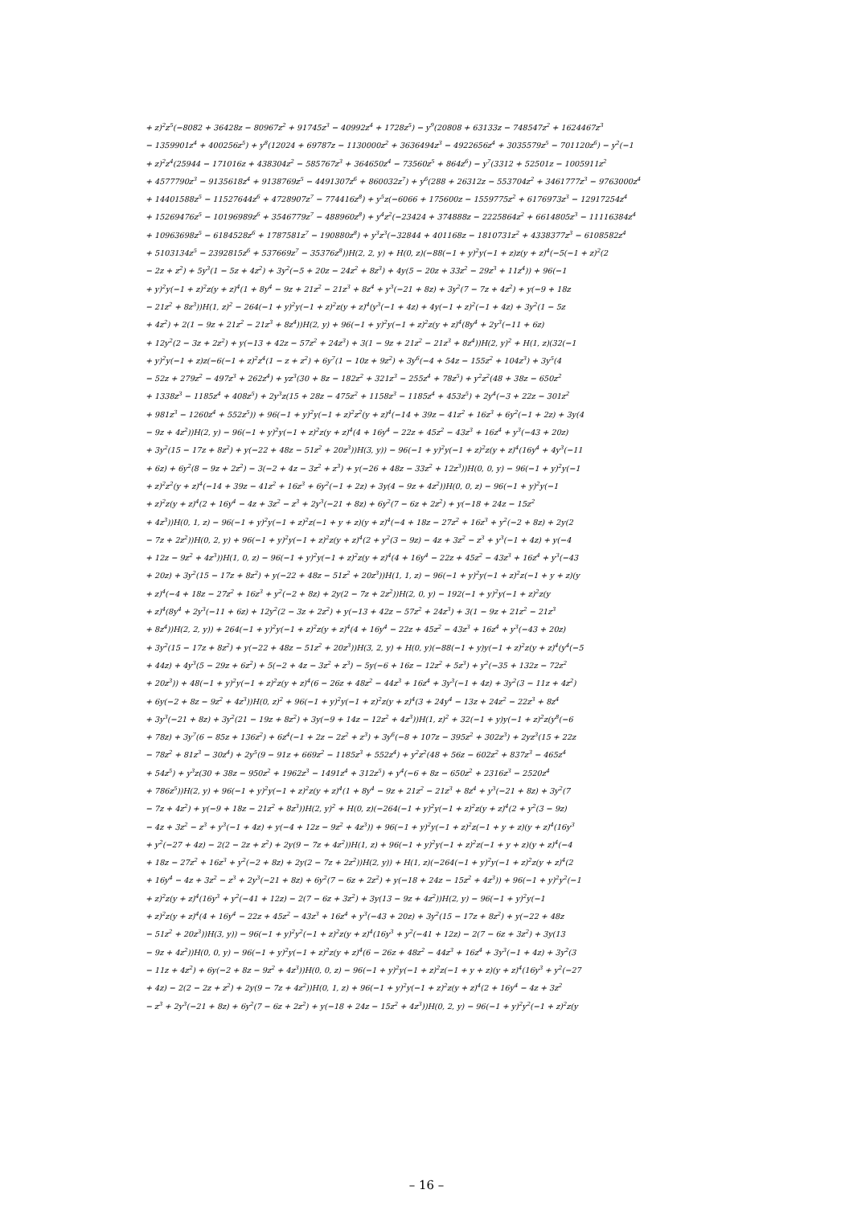+ z)<sup>2</sup>z<sup>5</sup>(−8082 + 36428z − 80967z<sup>2</sup> + 91745z<sup>3</sup> − 40992z<sup>4</sup> + 1728z<sup>5</sup>) − y<sup>9</sup>(20808 + 63133z − 748547z<sup>2</sup> + 1624467z<sup>3</sup>
− 1359901z<sup>4</sup> + 400256z<sup>5</sup>) + y<sup>8</sup>(12024 + 69787z − 1130000z<sup>2</sup> + 3636494z<sup>3</sup> − 4922656z<sup>4</sup> + 3035579z<sup>5</sup> − 701120z<sup>6</sup>) − y<sup>2</sup>(−1
+ z)<sup>2</sup>z<sup>4</sup>(25944 − 171016z + 438304z<sup>2</sup> − 585767z<sup>3</sup> + 364650z<sup>4</sup> − 73560z<sup>5</sup> + 864z<sup>6</sup>) − y<sup>7</sup>(3312 + 52501z − 1005911z<sup>2</sup>
+ 4577790z<sup>3</sup> − 9135618z<sup>4</sup> + 9138769z<sup>5</sup> − 4491307z<sup>6</sup> + 860032z<sup>7</sup>) + y<sup>6</sup>(288 + 26312z − 553704z<sup>2</sup> + 3461777z<sup>3</sup> − 9763000z<sup>4</sup>
+ 14401588z<sup>5</sup> − 11527644z<sup>6</sup> + 4728907z<sup>7</sup> − 774416z<sup>8</sup>) + y<sup>5</sup>z(−6066 + 175600z − 1559775z<sup>2</sup> + 6176973z<sup>3</sup> − 12917254z<sup>4</sup>
+ 15269476z<sup>5</sup> − 10196989z<sup>6</sup> + 3546779z<sup>7</sup> − 488960z<sup>8</sup>) + y<sup>4</sup>z<sup>2</sup>(−23424 + 374888z − 2225864z<sup>2</sup> + 6614805z<sup>3</sup> − 11116384z<sup>4</sup>
+ 10963698z<sup>5</sup> − 6184528z<sup>6</sup> + 1787581z<sup>7</sup> − 190880z<sup>8</sup>) + y<sup>3</sup>z<sup>3</sup>(−32844 + 401168z − 1810731z<sup>2</sup> + 4338377z<sup>3</sup> − 6108582z<sup>4</sup>
+ 5103134z<sup>5</sup> − 2392815z<sup>6</sup> + 537669z<sup>7</sup> − 35376z<sup>8</sup>))H(2, 2, y) + H(0, z)(−88(−1 + y)<sup>2</sup>y(−1 + z)z(y + z)<sup>4</sup>(−5(−1 + z)<sup>2</sup>(2
− 2z + z<sup>2</sup>) + 5y<sup>3</sup>(1 − 5z + 4z<sup>2</sup>) + 3y<sup>2</sup>(−5 + 20z − 24z<sup>2</sup> + 8z<sup>3</sup>) + 4y(5 − 20z + 33z<sup>2</sup> − 29z<sup>3</sup> + 11z<sup>4</sup>)) + 96(−1
+ y)<sup>2</sup>y(−1 + z)<sup>2</sup>z(y + z)<sup>4</sup>(1 + 8y<sup>4</sup> − 9z + 21z<sup>2</sup> − 21z<sup>3</sup> + 8z<sup>4</sup> + y<sup>3</sup>(−21 + 8z) + 3y<sup>2</sup>(7 − 7z + 4z<sup>2</sup>) + y(−9 + 18z
− 21z<sup>2</sup> + 8z<sup>3</sup>))H(1, z)<sup>2</sup> − 264(−1 + y)<sup>2</sup>y(−1 + z)<sup>2</sup>z(y + z)<sup>4</sup>(y<sup>3</sup>(−1 + 4z) + 4y(−1 + z)<sup>2</sup>(−1 + 4z) + 3y<sup>2</sup>(1 − 5z
+ 4z<sup>2</sup>) + 2(1 − 9z + 21z<sup>2</sup> − 21z<sup>3</sup> + 8z<sup>4</sup>))H(2, y) + 96(−1 + y)<sup>2</sup>y(−1 + z)<sup>2</sup>z(y + z)<sup>4</sup>(8y<sup>4</sup> + 2y<sup>3</sup>(−11 + 6z)
+ 12y<sup>2</sup>(2 − 3z + 2z<sup>2</sup>) + y(−13 + 42z − 57z<sup>2</sup> + 24z<sup>3</sup>) + 3(1 − 9z + 21z<sup>2</sup> − 21z<sup>3</sup> + 8z<sup>4</sup>))H(2, y)<sup>2</sup> + H(1, z)(32(−1
+ y)<sup>2</sup>y(−1 + z)z(−6(−1 + z)<sup>2</sup>z<sup>4</sup>(1 − z + z<sup>2</sup>) + 6y<sup>7</sup>(1 − 10z + 9z<sup>2</sup>) + 3y<sup>6</sup>(−4 + 54z − 155z<sup>2</sup> + 104z<sup>3</sup>) + 3y<sup>5</sup>(4
− 52z + 279z<sup>2</sup> − 497z<sup>3</sup> + 262z<sup>4</sup>) + yz<sup>3</sup>(30 + 8z − 182z<sup>2</sup> + 321z<sup>3</sup> − 255z<sup>4</sup> + 78z<sup>5</sup>) + y<sup>2</sup>z<sup>2</sup>(48 + 38z − 650z<sup>2</sup>
+ 1338z<sup>3</sup> − 1185z<sup>4</sup> + 408z<sup>5</sup>) + 2y<sup>3</sup>z(15 + 28z − 475z<sup>2</sup> + 1158z<sup>3</sup> − 1185z<sup>4</sup> + 453z<sup>5</sup>) + 2y<sup>4</sup>(−3 + 22z − 301z<sup>2</sup>
+ 981z<sup>3</sup> − 1260z<sup>4</sup> + 552z<sup>5</sup>)) + 96(−1 + y)<sup>2</sup>y(−1 + z)<sup>2</sup>z<sup>2</sup>(y + z)<sup>4</sup>(−14 + 39z − 41z<sup>2</sup> + 16z<sup>3</sup> + 6y<sup>2</sup>(−1 + 2z) + 3y(4
− 9z + 4z<sup>2</sup>))H(2, y) − 96(−1 + y)<sup>2</sup>y(−1 + z)<sup>2</sup>z(y + z)<sup>4</sup>(4 + 16y<sup>4</sup> − 22z + 45z<sup>2</sup> − 43z<sup>3</sup> + 16z<sup>4</sup> + y<sup>3</sup>(−43 + 20z)
+ 3y<sup>2</sup>(15 − 17z + 8z<sup>2</sup>) + y(−22 + 48z − 51z<sup>2</sup> + 20z<sup>3</sup>))H(3, y)) − 96(−1 + y)<sup>2</sup>y(−1 + z)<sup>2</sup>z(y + z)<sup>4</sup>(16y<sup>4</sup> + 4y<sup>3</sup>(−11
+ 6z) + 6y<sup>2</sup>(8 − 9z + 2z<sup>2</sup>) − 3(−2 + 4z − 3z<sup>2</sup> + z<sup>3</sup>) + y(−26 + 48z − 33z<sup>2</sup> + 12z<sup>3</sup>))H(0, 0, y) − 96(−1 + y)<sup>2</sup>y(−1
+ z)<sup>2</sup>z<sup>2</sup>(y + z)<sup>4</sup>(−14 + 39z − 41z<sup>2</sup> + 16z<sup>3</sup> + 6y<sup>2</sup>(−1 + 2z) + 3y(4 − 9z + 4z<sup>2</sup>))H(0, 0, z) − 96(−1 + y)<sup>2</sup>y(−1
+ z)<sup>2</sup>z(y + z)<sup>4</sup>(2 + 16y<sup>4</sup> − 4z + 3z<sup>2</sup> − z<sup>3</sup> + 2y<sup>3</sup>(−21 + 8z) + 6y<sup>2</sup>(7 − 6z + 2z<sup>2</sup>) + y(−18 + 24z − 15z<sup>2</sup>
+ 4z<sup>3</sup>))H(0, 1, z) − 96(−1 + y)<sup>2</sup>y(−1 + z)<sup>2</sup>z(−1 + y + z)(y + z)<sup>4</sup>(−4 + 18z − 27z<sup>2</sup> + 16z<sup>3</sup> + y<sup>2</sup>(−2 + 8z) + 2y(2
− 7z + 2z<sup>2</sup>))H(0, 2, y) + 96(−1 + y)<sup>2</sup>y(−1 + z)<sup>2</sup>z(y + z)<sup>4</sup>(2 + y<sup>2</sup>(3 − 9z) − 4z + 3z<sup>2</sup> − z<sup>3</sup> + y<sup>3</sup>(−1 + 4z) + y(−4
+ 12z − 9z<sup>2</sup> + 4z<sup>3</sup>))H(1, 0, z) − 96(−1 + y)<sup>2</sup>y(−1 + z)<sup>2</sup>z(y + z)<sup>4</sup>(4 + 16y<sup>4</sup> − 22z + 45z<sup>2</sup> − 43z<sup>3</sup> + 16z<sup>4</sup> + y<sup>3</sup>(−43
+ 20z) + 3y<sup>2</sup>(15 − 17z + 8z<sup>2</sup>) + y(−22 + 48z − 51z<sup>2</sup> + 20z<sup>3</sup>))H(1, 1, z) − 96(−1 + y)<sup>2</sup>y(−1 + z)<sup>2</sup>z(−1 + y + z)(y
+ z)<sup>4</sup>(−4 + 18z − 27z<sup>2</sup> + 16z<sup>3</sup> + y<sup>2</sup>(−2 + 8z) + 2y(2 − 7z + 2z<sup>2</sup>))H(2, 0, y) − 192(−1 + y)<sup>2</sup>y(−1 + z)<sup>2</sup>z(y
+ z)<sup>4</sup>(8y<sup>4</sup> + 2y<sup>3</sup>(−11 + 6z) + 12y<sup>2</sup>(2 − 3z + 2z<sup>2</sup>) + y(−13 + 42z − 57z<sup>2</sup> + 24z<sup>3</sup>) + 3(1 − 9z + 21z<sup>2</sup> − 21z<sup>3</sup>
+ 8z<sup>4</sup>))H(2, 2, y)) + 264(−1 + y)<sup>2</sup>y(−1 + z)<sup>2</sup>z(y + z)<sup>4</sup>(4 + 16y<sup>4</sup> − 22z + 45z<sup>2</sup> − 43z<sup>3</sup> + 16z<sup>4</sup> + y<sup>3</sup>(−43 + 20z)
+ 3y<sup>2</sup>(15 − 17z + 8z<sup>2</sup>) + y(−22 + 48z − 51z<sup>2</sup> + 20z<sup>3</sup>))H(3, 2, y) + H(0, y)(−88(−1 + y)y(−1 + z)<sup>2</sup>z(y + z)<sup>4</sup>(y<sup>4</sup>(−5
+ 44z) + 4y<sup>3</sup>(5 − 29z + 6z<sup>2</sup>) + 5(−2 + 4z − 3z<sup>2</sup> + z<sup>3</sup>) − 5y(−6 + 16z − 12z<sup>2</sup> + 5z<sup>3</sup>) + y<sup>2</sup>(−35 + 132z − 72z<sup>2</sup>
+ 20z<sup>3</sup>)) + 48(−1 + y)<sup>2</sup>y(−1 + z)<sup>2</sup>z(y + z)<sup>4</sup>(6 − 26z + 48z<sup>2</sup> − 44z<sup>3</sup> + 16z<sup>4</sup> + 3y<sup>3</sup>(−1 + 4z) + 3y<sup>2</sup>(3 − 11z + 4z<sup>2</sup>)
+ 6y(−2 + 8z − 9z<sup>2</sup> + 4z<sup>3</sup>))H(0, z)<sup>2</sup> + 96(−1 + y)<sup>2</sup>y(−1 + z)<sup>2</sup>z(y + z)<sup>4</sup>(3 + 24y<sup>4</sup> − 13z + 24z<sup>2</sup> − 22z<sup>3</sup> + 8z<sup>4</sup>
+ 3y<sup>3</sup>(−21 + 8z) + 3y<sup>2</sup>(21 − 19z + 8z<sup>2</sup>) + 3y(−9 + 14z − 12z<sup>2</sup> + 4z<sup>3</sup>))H(1, z)<sup>2</sup> + 32(−1 + y)y(−1 + z)<sup>2</sup>z(y<sup>8</sup>(−6
+ 78z) + 3y<sup>7</sup>(6 − 85z + 136z<sup>2</sup>) + 6z<sup>4</sup>(−1 + 2z − 2z<sup>2</sup> + z<sup>3</sup>) + 3y<sup>6</sup>(−8 + 107z − 395z<sup>2</sup> + 302z<sup>3</sup>) + 2yz<sup>3</sup>(15 + 22z
− 78z<sup>2</sup> + 81z<sup>3</sup> − 30z<sup>4</sup>) + 2y<sup>5</sup>(9 − 91z + 669z<sup>2</sup> − 1185z<sup>3</sup> + 552z<sup>4</sup>) + y<sup>2</sup>z<sup>2</sup>(48 + 56z − 602z<sup>2</sup> + 837z<sup>3</sup> − 465z<sup>4</sup>
+ 54z<sup>5</sup>) + y<sup>3</sup>z(30 + 38z − 950z<sup>2</sup> + 1962z<sup>3</sup> − 1491z<sup>4</sup> + 312z<sup>5</sup>) + y<sup>4</sup>(−6 + 8z − 650z<sup>2</sup> + 2316z<sup>3</sup> − 2520z<sup>4</sup>
+ 786z<sup>5</sup>))H(2, y) + 96(−1 + y)<sup>2</sup>y(−1 + z)<sup>2</sup>z(y + z)<sup>4</sup>(1 + 8y<sup>4</sup> − 9z + 21z<sup>2</sup> − 21z<sup>3</sup> + 8z<sup>4</sup> + y<sup>3</sup>(−21 + 8z) + 3y<sup>2</sup>(7
− 7z + 4z<sup>2</sup>) + y(−9 + 18z − 21z<sup>2</sup> + 8z<sup>3</sup>))H(2, y)<sup>2</sup> + H(0, z)(−264(−1 + y)<sup>2</sup>y(−1 + z)<sup>2</sup>z(y + z)<sup>4</sup>(2 + y<sup>2</sup>(3 − 9z)
− 4z + 3z<sup>2</sup> − z<sup>3</sup> + y<sup>3</sup>(−1 + 4z) + y(−4 + 12z − 9z<sup>2</sup> + 4z<sup>3</sup>)) + 96(−1 + y)<sup>2</sup>y(−1 + z)<sup>2</sup>z(−1 + y + z)(y + z)<sup>4</sup>(16y<sup>3</sup>
+ y<sup>2</sup>(−27 + 4z) − 2(2 − 2z + z<sup>2</sup>) + 2y(9 − 7z + 4z<sup>2</sup>))H(1, z) + 96(−1 + y)<sup>2</sup>y(−1 + z)<sup>2</sup>z(−1 + y + z)(y + z)<sup>4</sup>(−4
+ 18z − 27z<sup>2</sup> + 16z<sup>3</sup> + y<sup>2</sup>(−2 + 8z) + 2y(2 − 7z + 2z<sup>2</sup>))H(2, y)) + H(1, z)(−264(−1 + y)<sup>2</sup>y(−1 + z)<sup>2</sup>z(y + z)<sup>4</sup>(2
+ 16y<sup>4</sup> − 4z + 3z<sup>2</sup> − z<sup>3</sup> + 2y<sup>3</sup>(−21 + 8z) + 6y<sup>2</sup>(7 − 6z + 2z<sup>2</sup>) + y(−18 + 24z − 15z<sup>2</sup> + 4z<sup>3</sup>)) + 96(−1 + y)<sup>2</sup>y<sup>2</sup>(−1
+ z)<sup>2</sup>z(y + z)<sup>4</sup>(16y<sup>3</sup> + y<sup>2</sup>(−41 + 12z) − 2(7 − 6z + 3z<sup>2</sup>) + 3y(13 − 9z + 4z<sup>2</sup>))H(2, y) − 96(−1 + y)<sup>2</sup>y(−1
+ z)<sup>2</sup>z(y + z)<sup>4</sup>(4 + 16y<sup>4</sup> − 22z + 45z<sup>2</sup> − 43z<sup>3</sup> + 16z<sup>4</sup> + y<sup>3</sup>(−43 + 20z) + 3y<sup>2</sup>(15 − 17z + 8z<sup>2</sup>) + y(−22 + 48z
− 51z<sup>2</sup> + 20z<sup>3</sup>))H(3, y)) − 96(−1 + y)<sup>2</sup>y<sup>2</sup>(−1 + z)<sup>2</sup>z(y + z)<sup>4</sup>(16y<sup>3</sup> + y<sup>2</sup>(−41 + 12z) − 2(7 − 6z + 3z<sup>2</sup>) + 3y(13
− 9z + 4z<sup>2</sup>))H(0, 0, y) − 96(−1 + y)<sup>2</sup>y(−1 + z)<sup>2</sup>z(y + z)<sup>4</sup>(6 − 26z + 48z<sup>2</sup> − 44z<sup>3</sup> + 16z<sup>4</sup> + 3y<sup>3</sup>(−1 + 4z) + 3y<sup>2</sup>(3
− 11z + 4z<sup>2</sup>) + 6y(−2 + 8z − 9z<sup>2</sup> + 4z<sup>3</sup>))H(0, 0, z) − 96(−1 + y)<sup>2</sup>y(−1 + z)<sup>2</sup>z(−1 + y + z)(y + z)<sup>4</sup>(16y<sup>3</sup> + y<sup>2</sup>(−27
+ 4z) − 2(2 − 2z + z<sup>2</sup>) + 2y(9 − 7z + 4z<sup>2</sup>))H(0, 1, z) + 96(−1 + y)<sup>2</sup>y(−1 + z)<sup>2</sup>z(y + z)<sup>4</sup>(2 + 16y<sup>4</sup> − 4z + 3z<sup>2</sup>
− z<sup>3</sup> + 2y<sup>3</sup>(−21 + 8z) + 6y<sup>2</sup>(7 − 6z + 2z<sup>2</sup>) + y(−18 + 24z − 15z<sup>2</sup> + 4z<sup>3</sup>))H(0, 2, y) − 96(−1 + y)<sup>2</sup>y<sup>2</sup>(−1 + z)<sup>2</sup>z(y
– 16 –